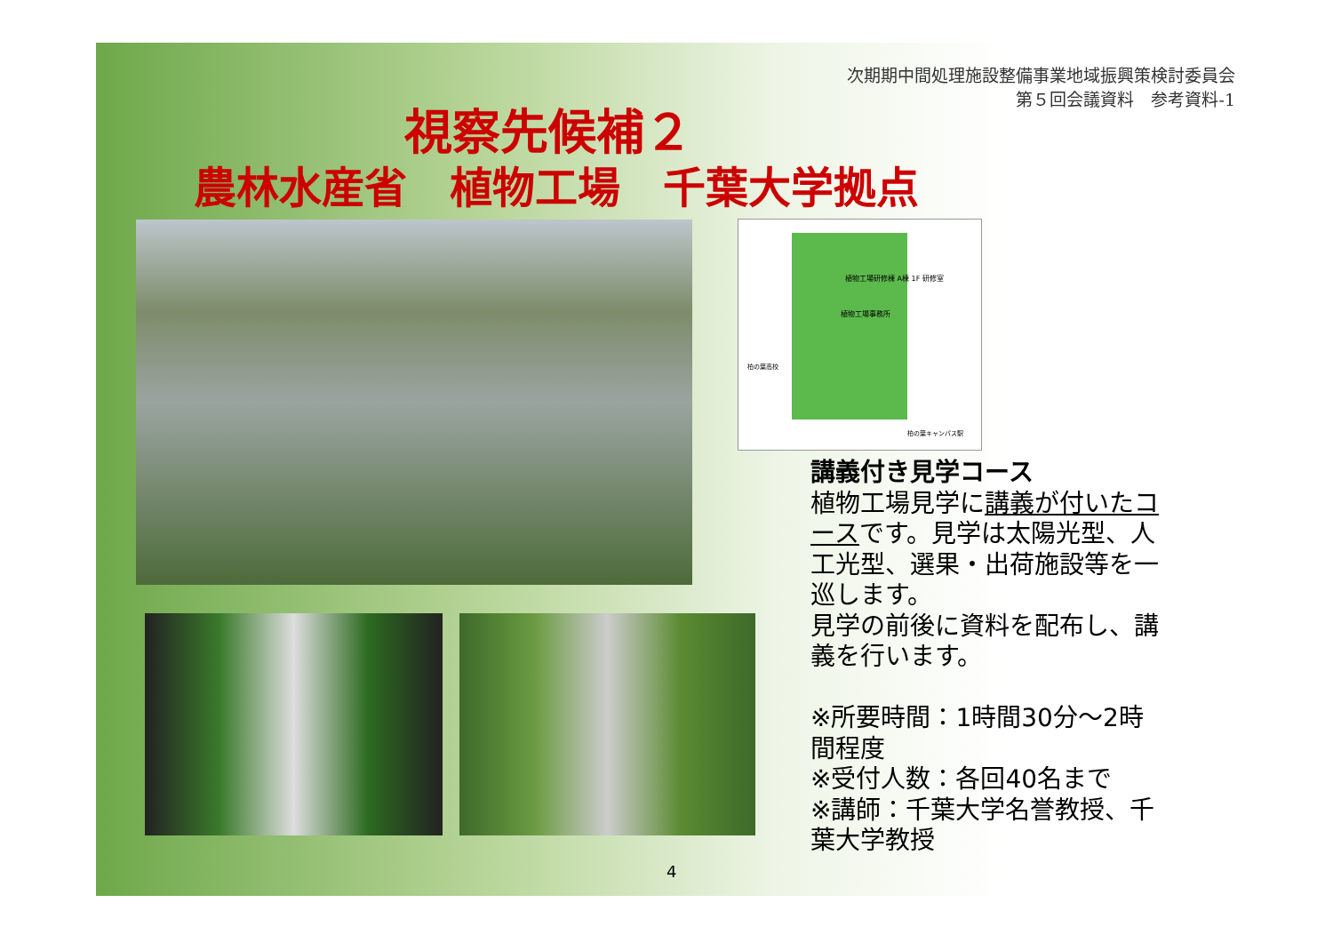次期期中間処理施設整備事業地域振興策検討委員会
第５回会議資料　参考資料-1
視察先候補２
農林水産省　植物工場　千葉大学拠点
植物工場研修棟 A棟 1F 研修室
植物工場事務所
柏の葉高校
柏の葉キャンパス駅
講義付き見学コース
植物工場見学に講義が付いたコースです。見学は太陽光型、人工光型、選果・出荷施設等を一巡します。
見学の前後に資料を配布し、講義を行います。
※所要時間：1時間30分～2時間程度
※受付人数：各回40名まで
※講師：千葉大学名誉教授、千葉大学教授
4